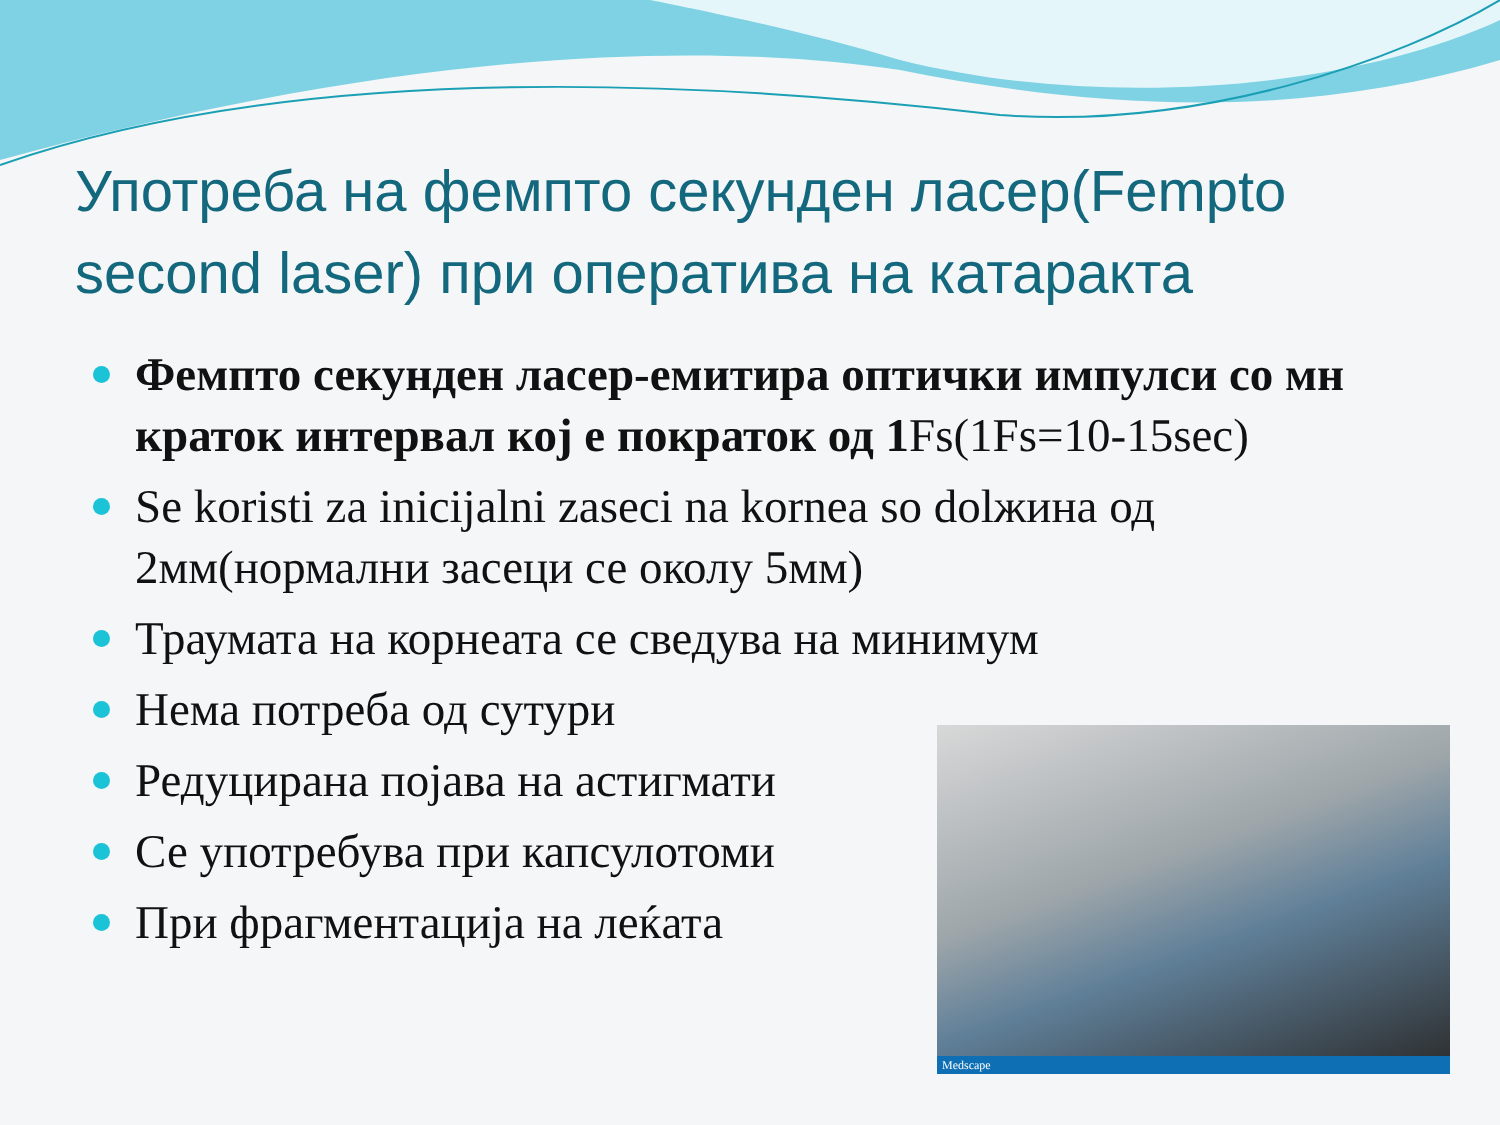Употреба на фемпто секунден ласер(Fempto second laser) при оператива на катаракта
Фемпто секунден ласер-емитира оптички импулси со мн краток интервал кој е пократок од 1 Fs(1Fs=10-15sec)
Se koristi za inicijalni zaseci na kornea so dolжина од 2мм(нормални засеци се околу 5мм)
Траумата на корнеата се сведува на минимум
Нема потреба од сутури
Редуцирана појава на астигмати
Се употребува при капсулотоми
При фрагментација на леќата
Medscape